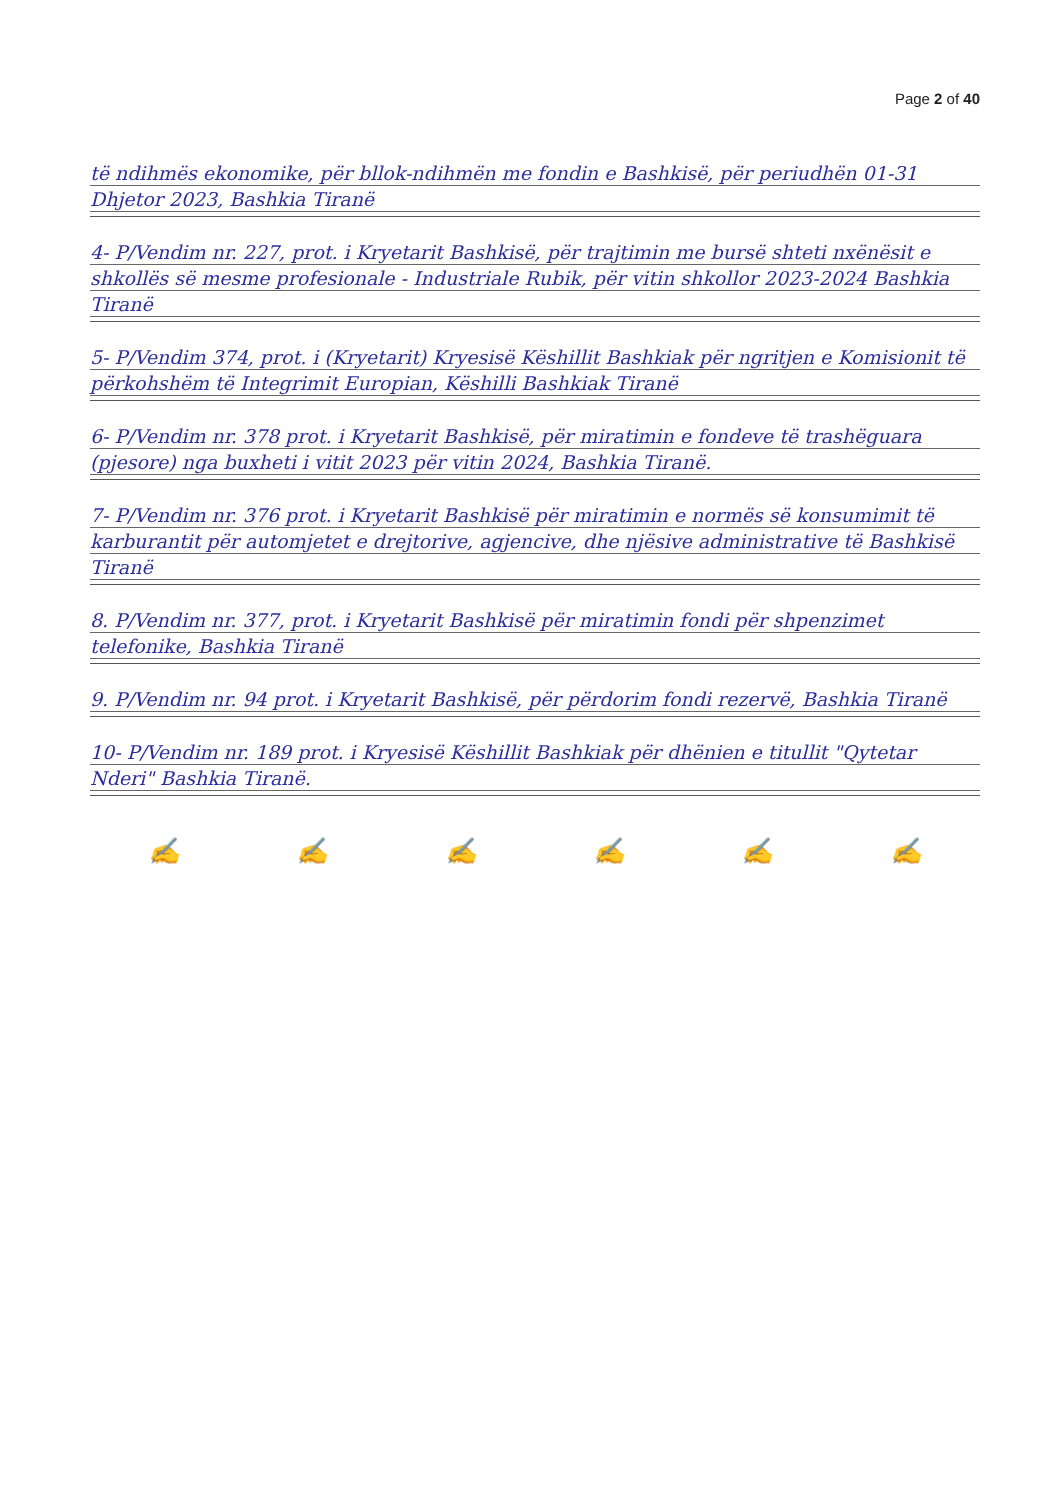Page 2 of 40
të ndihmës ekonomike, për bllok-ndihmën me fondin e Bashkisë, për periudhën 01-31 Dhjetor 2023, Bashkia Tiranë
4- P/Vendim nr. 227, prot. i Kryetarit Bashkisë, për trajtimin me bursë shteti nxënësit e shkollës së mesme profesionale - Industriale Rubik, për vitin shkollor 2023-2024 Bashkia Tiranë
5- P/Vendim 374, prot. i (Kryetarit) Kryesisë Këshillit Bashkiak për ngritjen e Komisionit të përkohshëm të Integrimit Europian, Këshilli Bashkiak Tiranë
6- P/Vendim nr. 378 prot. i Kryetarit Bashkisë, për miratimin e fondeve të trashëguara (pjesore) nga buxheti i vitit 2023 për vitin 2024, Bashkia Tiranë.
7- P/Vendim nr. 376 prot. i Kryetarit Bashkisë për miratimin e normës së konsumimit të karburantit për automjetet e drejtorive, agjencive, dhe njësive administrative të Bashkisë Tiranë
8. P/Vendim nr. 377, prot. i Kryetarit Bashkisë për miratimin fondi për shpenzimet telefonike, Bashkia Tiranë
9. P/Vendim nr. 94 prot. i Kryetarit Bashkisë, për përdorim fondi rezervë, Bashkia Tiranë
10- P/Vendim nr. 189 prot. i Kryesisë Këshillit Bashkiak për dhënien e titullit "Qytetar Nderi" Bashkia Tiranë.
✍ ✍ ✍ ✍ ✍ ✍